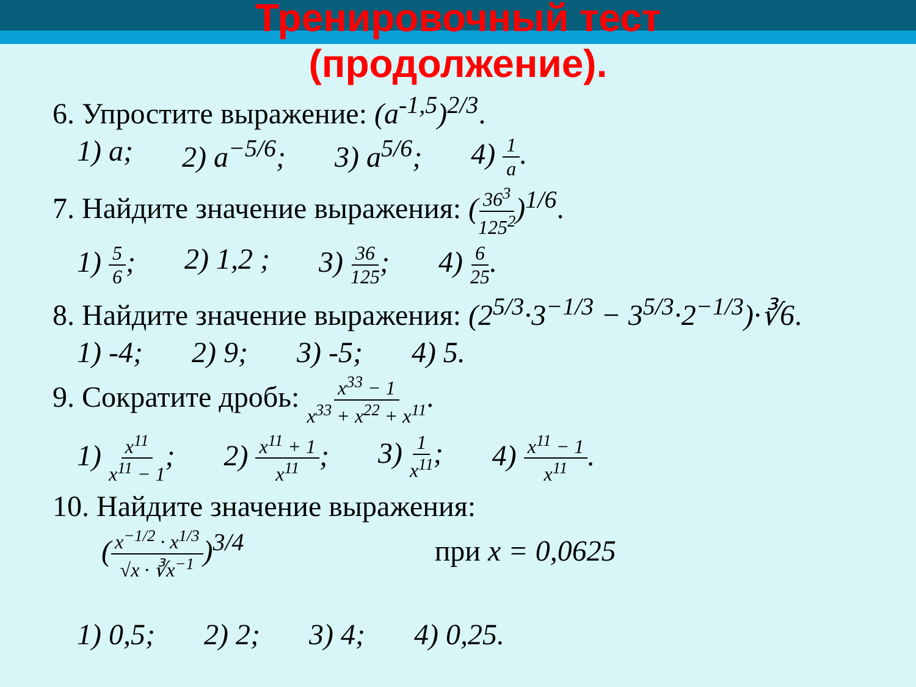Тренировочный тест
(продолжение).
6. Упростите выражение: (a<sup>-1,5</sup>)<sup>2/3</sup>.
1) a; 2) a<sup>−5/6</sup>; 3) a<sup>5/6</sup>; 4) 1 a.
7. Найдите значение выражения: (36<sup>3</sup> 125<sup>2</sup>)<sup>1/6</sup>.
1) 5 6; 2) 1,2 ; 3) 36 125; 4) 6 25.
8. Найдите значение выражения: (2<sup>5/3</sup>·3<sup>−1/3</sup> − 3<sup>5/3</sup>·2<sup>−1/3</sup>)·∛6.
1) -4; 2) 9; 3) -5; 4) 5.
9. Сократите дробь: x<sup>33</sup> − 1 x<sup>33</sup> + x<sup>22</sup> + x<sup>11</sup>.
1) x<sup>11</sup> x<sup>11</sup> − 1; 2) x<sup>11</sup> + 1 x<sup>11</sup>; 3) 1 x<sup>11</sup>; 4) x<sup>11</sup> − 1 x<sup>11</sup>.
10. Найдите значение выражения:
(x<sup>−1/2</sup> · x<sup>1/3</sup> √x · ∛x<sup>−1</sup>)<sup>3/4</sup> при x = 0,0625
1) 0,5; 2) 2; 3) 4; 4) 0,25.